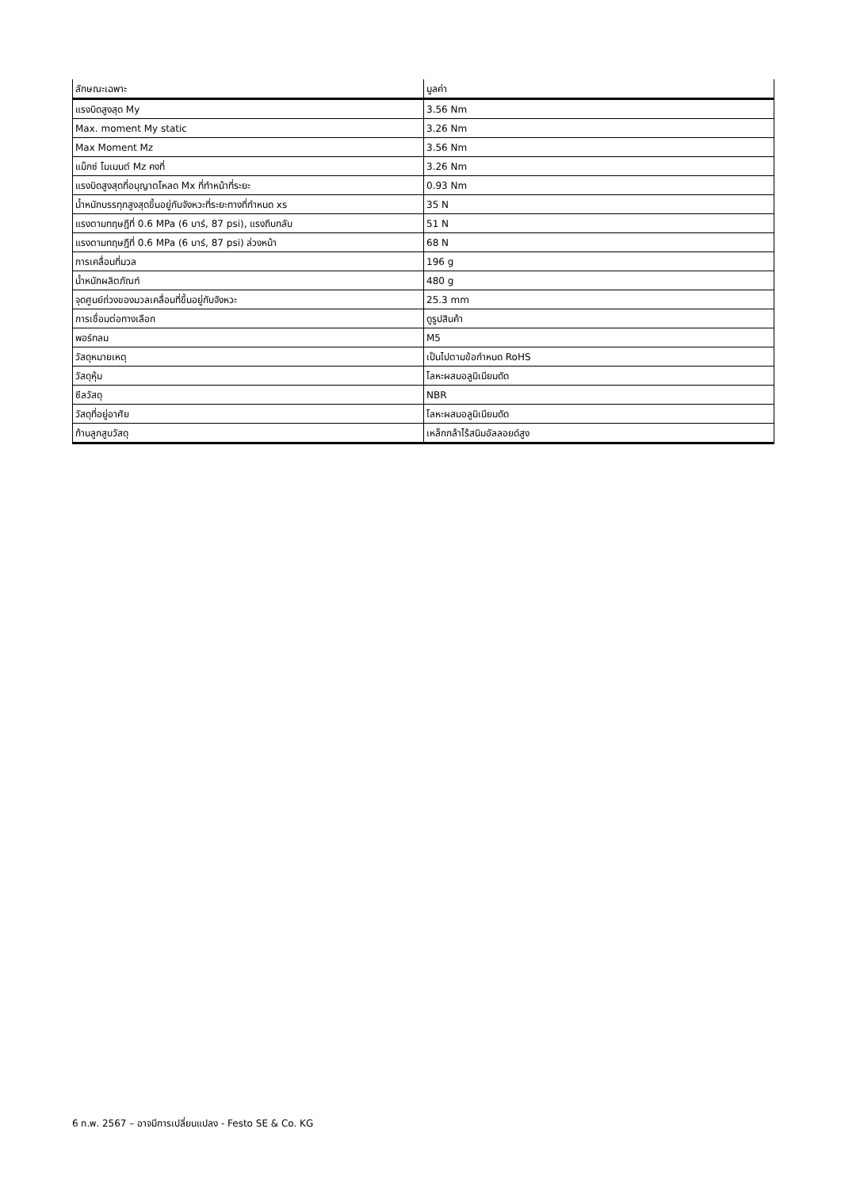| ลักษณะเฉพาะ | มูลค่า |
| --- | --- |
| แรงบิดสูงสุด My | 3.56 Nm |
| Max. moment My static | 3.26 Nm |
| Max Moment Mz | 3.56 Nm |
| แม็กซ์ โมเมนต์ Mz คงที่ | 3.26 Nm |
| แรงบิดสูงสุดที่อนุญาตโหลด Mx ที่ทำหน้าที่ระยะ | 0.93 Nm |
| น้ำหนักบรรทุกสูงสุดขึ้นอยู่กับจังหวะที่ระยะทางที่กำหนด xs | 35 N |
| แรงตามทฤษฎีที่ 0.6 MPa (6 บาร์, 87 psi), แรงถึบกลับ | 51 N |
| แรงตามทฤษฎีที่ 0.6 MPa (6 บาร์, 87 psi) ล่วงหน้า | 68 N |
| การเคลื่อนที่มวล | 196 g |
| น้ำหนักผลิตภัณฑ์ | 480 g |
| จุดศูนย์ถ่วงของมวลเคลื่อนที่ขึ้นอยู่กับจังหวะ | 25.3 mm |
| การเชื่อมต่อทางเลือก | ดูรูปสินค้า |
| พอร์ทลม | M5 |
| วัสดุหมายเหตุ | เป็นไปตามข้อกำหนด RoHS |
| วัสดุหุ้ม | โลหะผสมอลูมิเนียมดัด |
| ซีลวัสดุ | NBR |
| วัสดุที่อยู่อาศัย | โลหะผสมอลูมิเนียมดัด |
| ก้านลูกสูบวัสดุ | เหล็กกล้าไร้สนิมอัลลอยด์สูง |
6 ก.พ. 2567 – อาจมีการเปลี่ยนแปลง - Festo SE & Co. KG